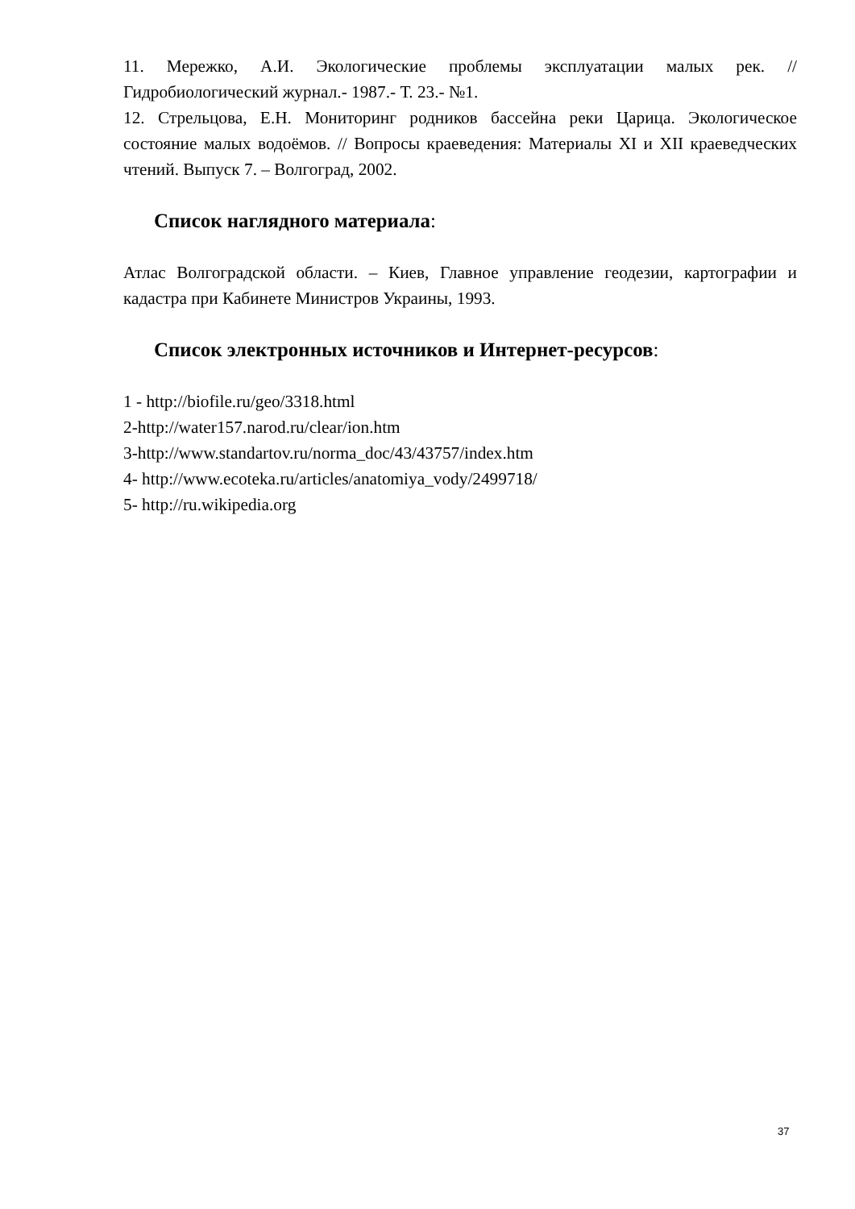11. Мережко, А.И. Экологические проблемы эксплуатации малых рек. // Гидробиологический журнал.- 1987.- Т. 23.- №1.
12. Стрельцова, Е.Н. Мониторинг родников бассейна реки Царица. Экологическое состояние малых водоёмов. // Вопросы краеведения: Материалы XI и XII краеведческих чтений. Выпуск 7. – Волгоград, 2002.
Список наглядного материала:
Атлас Волгоградской области. – Киев, Главное управление геодезии, картографии и кадастра при Кабинете Министров Украины, 1993.
Список электронных источников и Интернет-ресурсов:
1 - http://biofile.ru/geo/3318.html
2-http://water157.narod.ru/clear/ion.htm
3-http://www.standartov.ru/norma_doc/43/43757/index.htm
4- http://www.ecoteka.ru/articles/anatomiya_vody/2499718/
5- http://ru.wikipedia.org
37